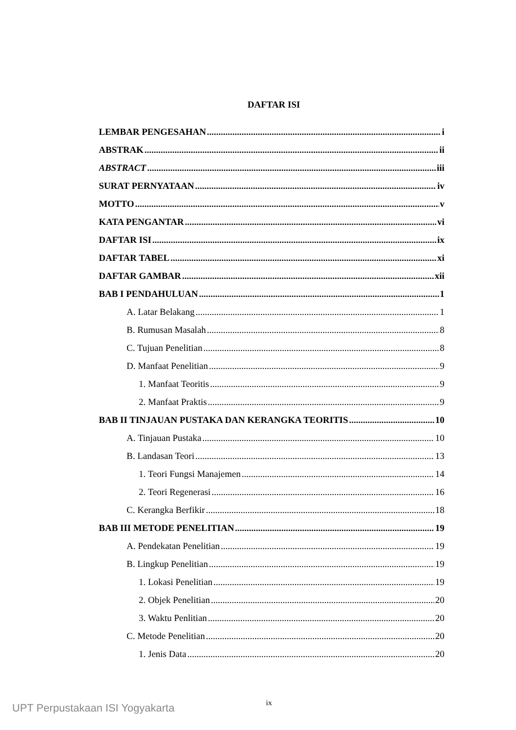DAFTAR ISI
LEMBAR PENGESAHAN i
ABSTRAK ii
ABSTRACT iii
SURAT PERNYATAAN iv
MOTTO v
KATA PENGANTAR vi
DAFTAR ISI ix
DAFTAR TABEL xi
DAFTAR GAMBAR xii
BAB I PENDAHULUAN 1
A. Latar Belakang 1
B. Rumusan Masalah 8
C. Tujuan Penelitian 8
D. Manfaat Penelitian 9
1. Manfaat Teoritis 9
2. Manfaat Praktis 9
BAB II TINJAUAN PUSTAKA DAN KERANGKA TEORITIS 10
A. Tinjauan Pustaka 10
B. Landasan Teori 13
1. Teori Fungsi Manajemen 14
2. Teori Regenerasi 16
C. Kerangka Berfikir 18
BAB III METODE PENELITIAN 19
A. Pendekatan Penelitian 19
B. Lingkup Penelitian 19
1. Lokasi Penelitian 19
2. Objek Penelitian 20
3. Waktu Penlitian 20
C. Metode Penelitian 20
1. Jenis Data 20
ix
UPT Perpustakaan ISI Yogyakarta